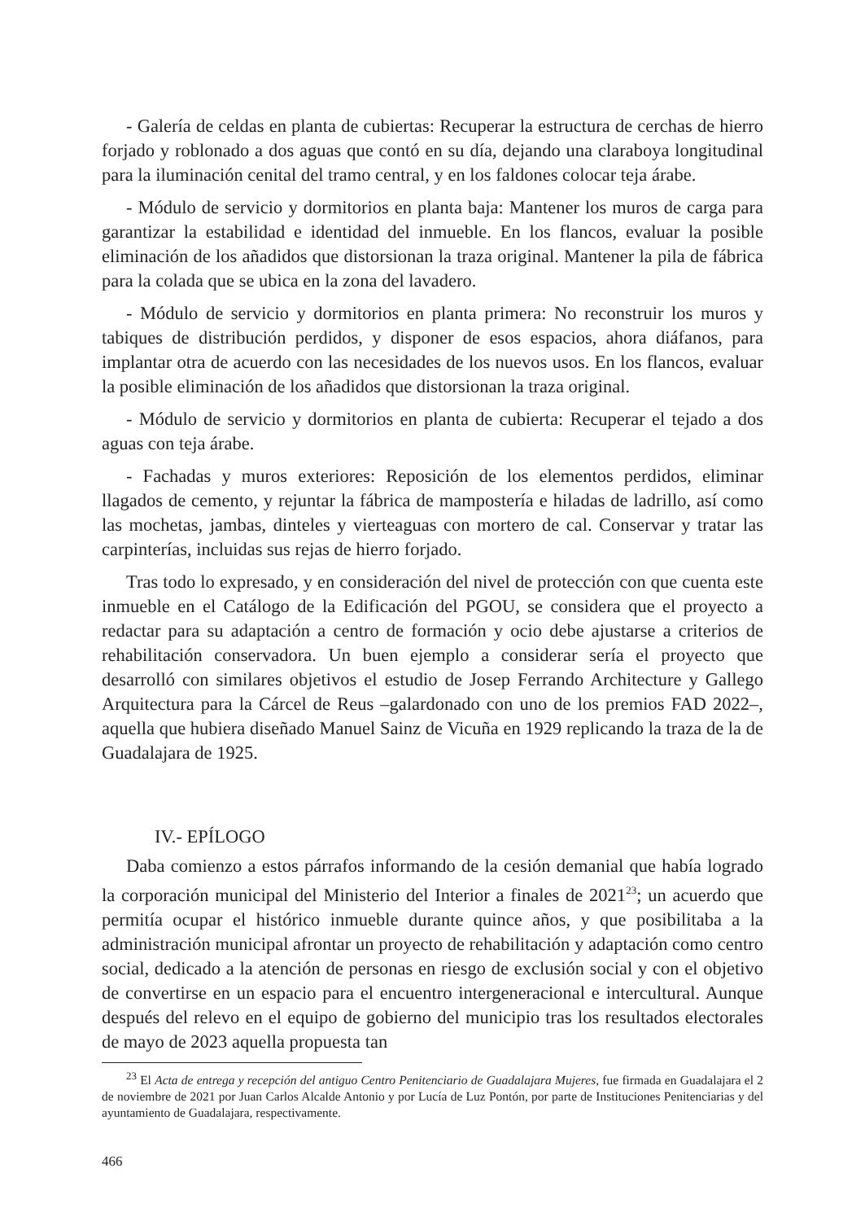- Galería de celdas en planta de cubiertas: Recuperar la estructura de cerchas de hierro forjado y roblonado a dos aguas que contó en su día, dejando una claraboya longitudinal para la iluminación cenital del tramo central, y en los faldones colocar teja árabe.
- Módulo de servicio y dormitorios en planta baja: Mantener los muros de carga para garantizar la estabilidad e identidad del inmueble. En los flancos, evaluar la posible eliminación de los añadidos que distorsionan la traza original. Mantener la pila de fábrica para la colada que se ubica en la zona del lavadero.
- Módulo de servicio y dormitorios en planta primera: No reconstruir los muros y tabiques de distribución perdidos, y disponer de esos espacios, ahora diáfanos, para implantar otra de acuerdo con las necesidades de los nuevos usos. En los flancos, evaluar la posible eliminación de los añadidos que distorsionan la traza original.
- Módulo de servicio y dormitorios en planta de cubierta: Recuperar el tejado a dos aguas con teja árabe.
- Fachadas y muros exteriores: Reposición de los elementos perdidos, eliminar llagados de cemento, y rejuntar la fábrica de mampostería e hiladas de ladrillo, así como las mochetas, jambas, dinteles y vierteaguas con mortero de cal. Conservar y tratar las carpinterías, incluidas sus rejas de hierro forjado.
Tras todo lo expresado, y en consideración del nivel de protección con que cuenta este inmueble en el Catálogo de la Edificación del PGOU, se considera que el proyecto a redactar para su adaptación a centro de formación y ocio debe ajustarse a criterios de rehabilitación conservadora. Un buen ejemplo a considerar sería el proyecto que desarrolló con similares objetivos el estudio de Josep Ferrando Architecture y Gallego Arquitectura para la Cárcel de Reus –galardonado con uno de los premios FAD 2022–, aquella que hubiera diseñado Manuel Sainz de Vicuña en 1929 replicando la traza de la de Guadalajara de 1925.
IV.- EPÍLOGO
Daba comienzo a estos párrafos informando de la cesión demanial que había logrado la corporación municipal del Ministerio del Interior a finales de 2021<sup>23</sup>; un acuerdo que permitía ocupar el histórico inmueble durante quince años, y que posibilitaba a la administración municipal afrontar un proyecto de rehabilitación y adaptación como centro social, dedicado a la atención de personas en riesgo de exclusión social y con el objetivo de convertirse en un espacio para el encuentro intergeneracional e intercultural. Aunque después del relevo en el equipo de gobierno del municipio tras los resultados electorales de mayo de 2023 aquella propuesta tan
<sup>23</sup> El Acta de entrega y recepción del antiguo Centro Penitenciario de Guadalajara Mujeres, fue firmada en Guadalajara el 2 de noviembre de 2021 por Juan Carlos Alcalde Antonio y por Lucía de Luz Pontón, por parte de Instituciones Penitenciarias y del ayuntamiento de Guadalajara, respectivamente.
466